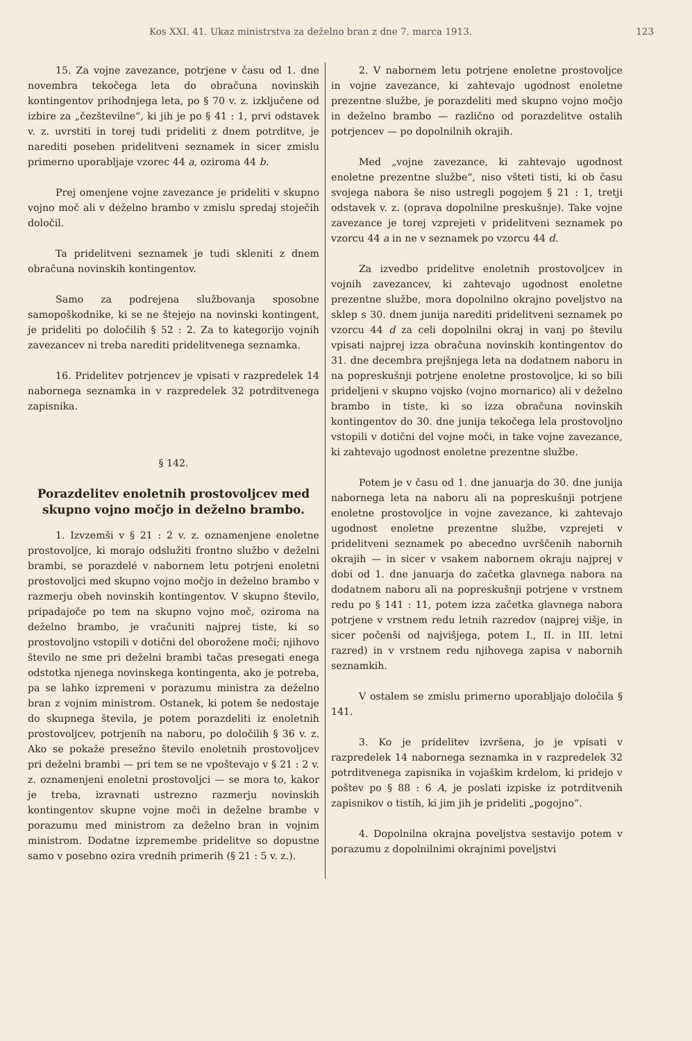Kos XXI. 41. Ukaz ministrstva za deželno bran z dne 7. marca 1913. 123
15. Za vojne zavezance, potrjene v času od 1. dne novembra tekočega leta do obračuna novinskih kontingentov prihodnjega leta, po § 70 v. z. izključene od izbire za „čezštevilne“, ki jih je po § 41 : 1, prvi odstavek v. z. uvrstiti in torej tudi prideliti z dnem potrditve, je narediti poseben pridelitveni seznamek in sicer zmislu primerno uporabljaje vzorec 44 a, oziroma 44 b.
Prej omenjene vojne zavezance je prideliti v skupno vojno moč ali v deželno brambo v zmislu spredaj stoječih določil.
Ta pridelitveni seznamek je tudi skleniti z dnem obračuna novinskih kontingentov.
Samo za podrejena službovanja sposobne samopoškodnike, ki se ne štejejo na novinski kontingent, je prideliti po določilih § 52 : 2. Za to kategorijo vojnih zavezancev ni treba narediti pridelitvenega seznamka.
16. Pridelitev potrjencev je vpisati v razpredelek 14 nabornega seznamka in v razpredelek 32 potrditvenega zapisnika.
§ 142.
Porazdelitev enoletnih prostovoljcev med skupno vojno močjo in deželno brambo.
1. Izvzemši v § 21 : 2 v. z. oznamenjene enoletne prostovoljce, ki morajo odslužiti frontno službo v deželni brambi, se porazdelé v nabornem letu potrjeni enoletni prostovoljci med skupno vojno močjo in deželno brambo v razmerju obeh novinskih kontingentov. V skupno število, pripadajoče po tem na skupno vojno moč, oziroma na deželno brambo, je vračuniti najprej tiste, ki so prostovoljno vstopili v dotični del oborožene moči; njihovo število ne sme pri deželni brambi tačas presegati enega odstotka njenega novinskega kontingenta, ako je potreba, pa se lahko izpremeni v porazumu ministra za deželno bran z vojnim ministrom. Ostanek, ki potem še nedostaje do skupnega števila, je potem porazdeliti iz enoletnih prostovoljcev, potrjenih na naboru, po določilih § 36 v. z. Ako se pokaže presežno število enoletnih prostovoljcev pri deželni brambi — pri tem se ne vpoštevajo v § 21 : 2 v. z. oznamenjeni enoletni prostovoljci — se mora to, kakor je treba, izravnati ustrezno razmerju novinskih kontingentov skupne vojne moči in deželne brambe v porazumu med ministrom za deželno bran in vojnim ministrom. Dodatne izpremembe pridelitve so dopustne samo v posebno ozira vrednih primerih (§ 21 : 5 v. z.).
2. V nabornem letu potrjene enoletne prostovoljce in vojne zavezance, ki zahtevajo ugodnost enoletne prezentne službe, je porazdeliti med skupno vojno močjo in deželno brambo — različno od porazdelitve ostalih potrjencev — po dopolnilnih okrajih.
Med „vojne zavezance, ki zahtevajo ugodnost enoletne prezentne službe“, niso všteti tisti, ki ob času svojega nabora še niso ustregli pogojem § 21 : 1, tretji odstavek v. z. (oprava dopolnilne preskušnje). Take vojne zavezance je torej vzprejeti v pridelitveni seznamek po vzorcu 44 a in ne v seznamek po vzorcu 44 d.
Za izvedbo pridelitve enoletnih prostovoljcev in vojnih zavezancev, ki zahtevajo ugodnost enoletne prezentne službe, mora dopolnilno okrajno poveljstvo na sklep s 30. dnem junija narediti pridelitveni seznamek po vzorcu 44 d za celi dopolnilni okraj in vanj po številu vpisati najprej izza obračuna novinskih kontingentov do 31. dne decembra prejšnjega leta na dodatnem naboru in na popreskušnji potrjene enoletne prostovoljce, ki so bili prideljeni v skupno vojsko (vojno mornarico) ali v deželno brambo in tiste, ki so izza obračuna novinskih kontingentov do 30. dne junija tekočega lela prostovoljno vstopili v dotični del vojne moči, in take vojne zavezance, ki zahtevajo ugodnost enoletne prezentne službe.
Potem je v času od 1. dne januarja do 30. dne junija nabornega leta na naboru ali na popreskušnji potrjene enoletne prostovoljce in vojne zavezance, ki zahtevajo ugodnost enoletne prezentne službe, vzprejeti v pridelitveni seznamek po abecedno uvrščenih nabornih okrajih — in sicer v vsakem nabornem okraju najprej v dobi od 1. dne januarja do začetka glavnega nabora na dodatnem naboru ali na popreskušnji potrjene v vrstnem redu po § 141 : 11, potem izza začetka glavnega nabora potrjene v vrstnem redu letnih razredov (najprej višje, in sicer počenši od najvišjega, potem I., II. in III. letni razred) in v vrstnem redu njihovega zapisa v nabornih seznamkih.
V ostalem se zmislu primerno uporabljajo določila § 141.
3. Ko je pridelitev izvršena, jo je vpisati v razpredelek 14 nabornega seznamka in v razpredelek 32 potrditvenega zapisnika in vojaškim krdelom, ki pridejo v poštev po § 88 : 6 A, je poslati izpiske iz potrditvenih zapisnikov o tistih, ki jim jih je prideliti „pogojno“.
4. Dopolnilna okrajna poveljstva sestavijo potem v porazumu z dopolnilnimi okrajnimi poveljstvi